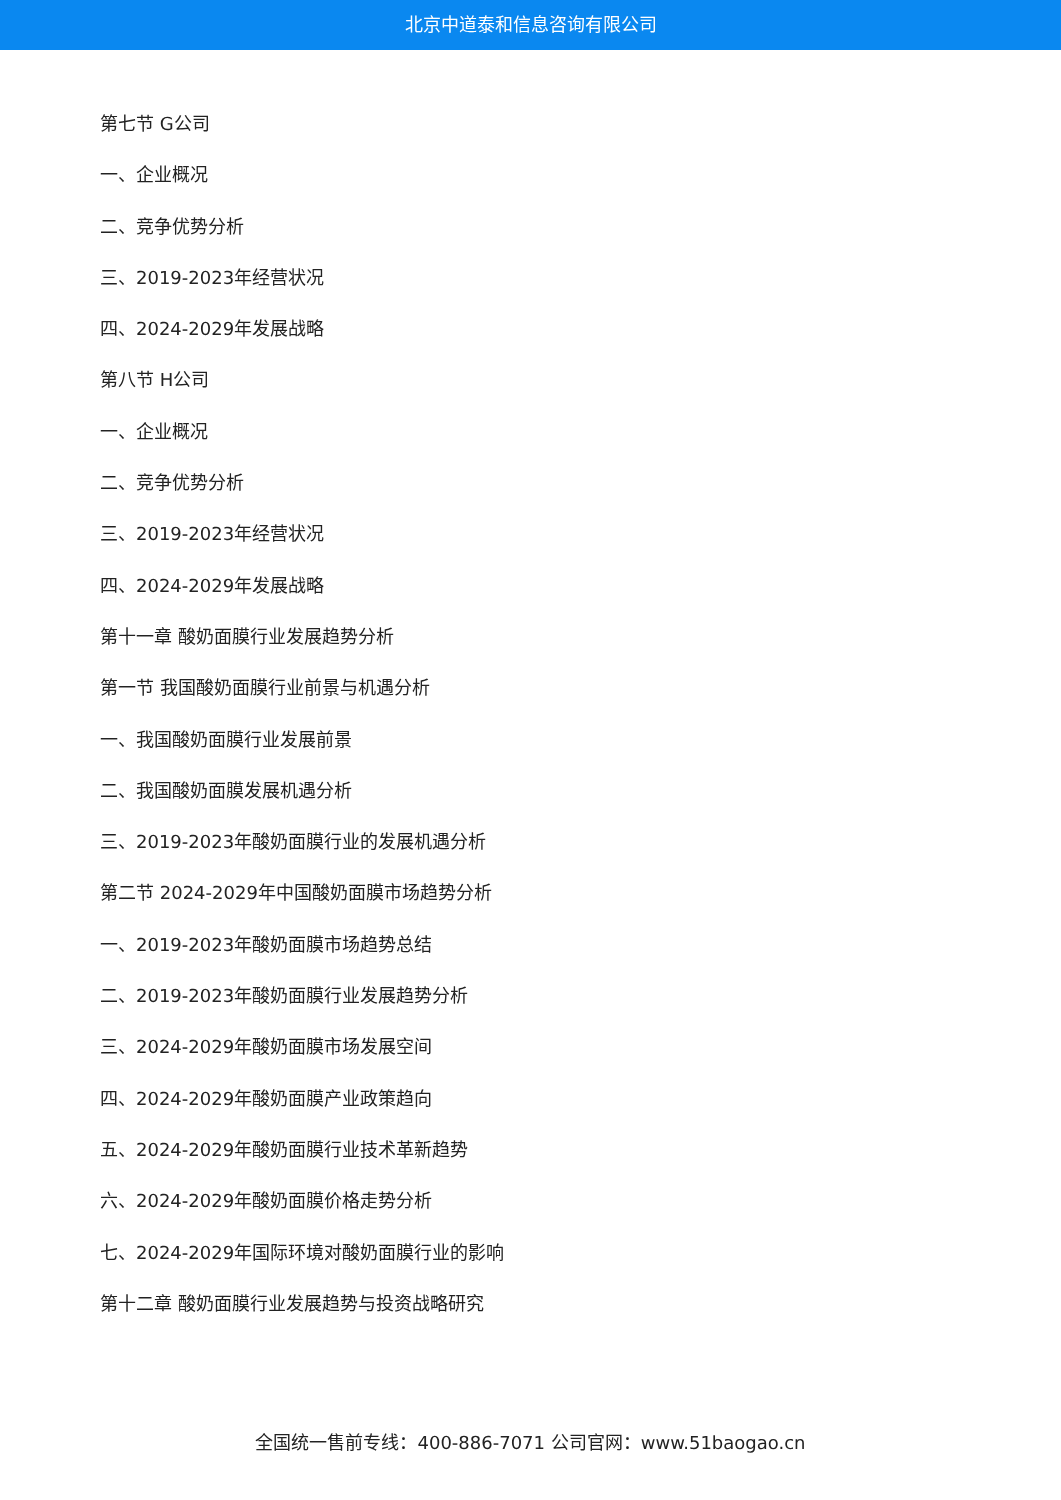北京中道泰和信息咨询有限公司
第七节 G公司
一、企业概况
二、竞争优势分析
三、2019-2023年经营状况
四、2024-2029年发展战略
第八节 H公司
一、企业概况
二、竞争优势分析
三、2019-2023年经营状况
四、2024-2029年发展战略
第十一章 酸奶面膜行业发展趋势分析
第一节 我国酸奶面膜行业前景与机遇分析
一、我国酸奶面膜行业发展前景
二、我国酸奶面膜发展机遇分析
三、2019-2023年酸奶面膜行业的发展机遇分析
第二节 2024-2029年中国酸奶面膜市场趋势分析
一、2019-2023年酸奶面膜市场趋势总结
二、2019-2023年酸奶面膜行业发展趋势分析
三、2024-2029年酸奶面膜市场发展空间
四、2024-2029年酸奶面膜产业政策趋向
五、2024-2029年酸奶面膜行业技术革新趋势
六、2024-2029年酸奶面膜价格走势分析
七、2024-2029年国际环境对酸奶面膜行业的影响
第十二章 酸奶面膜行业发展趋势与投资战略研究
全国统一售前专线：400-886-7071 公司官网：www.51baogao.cn